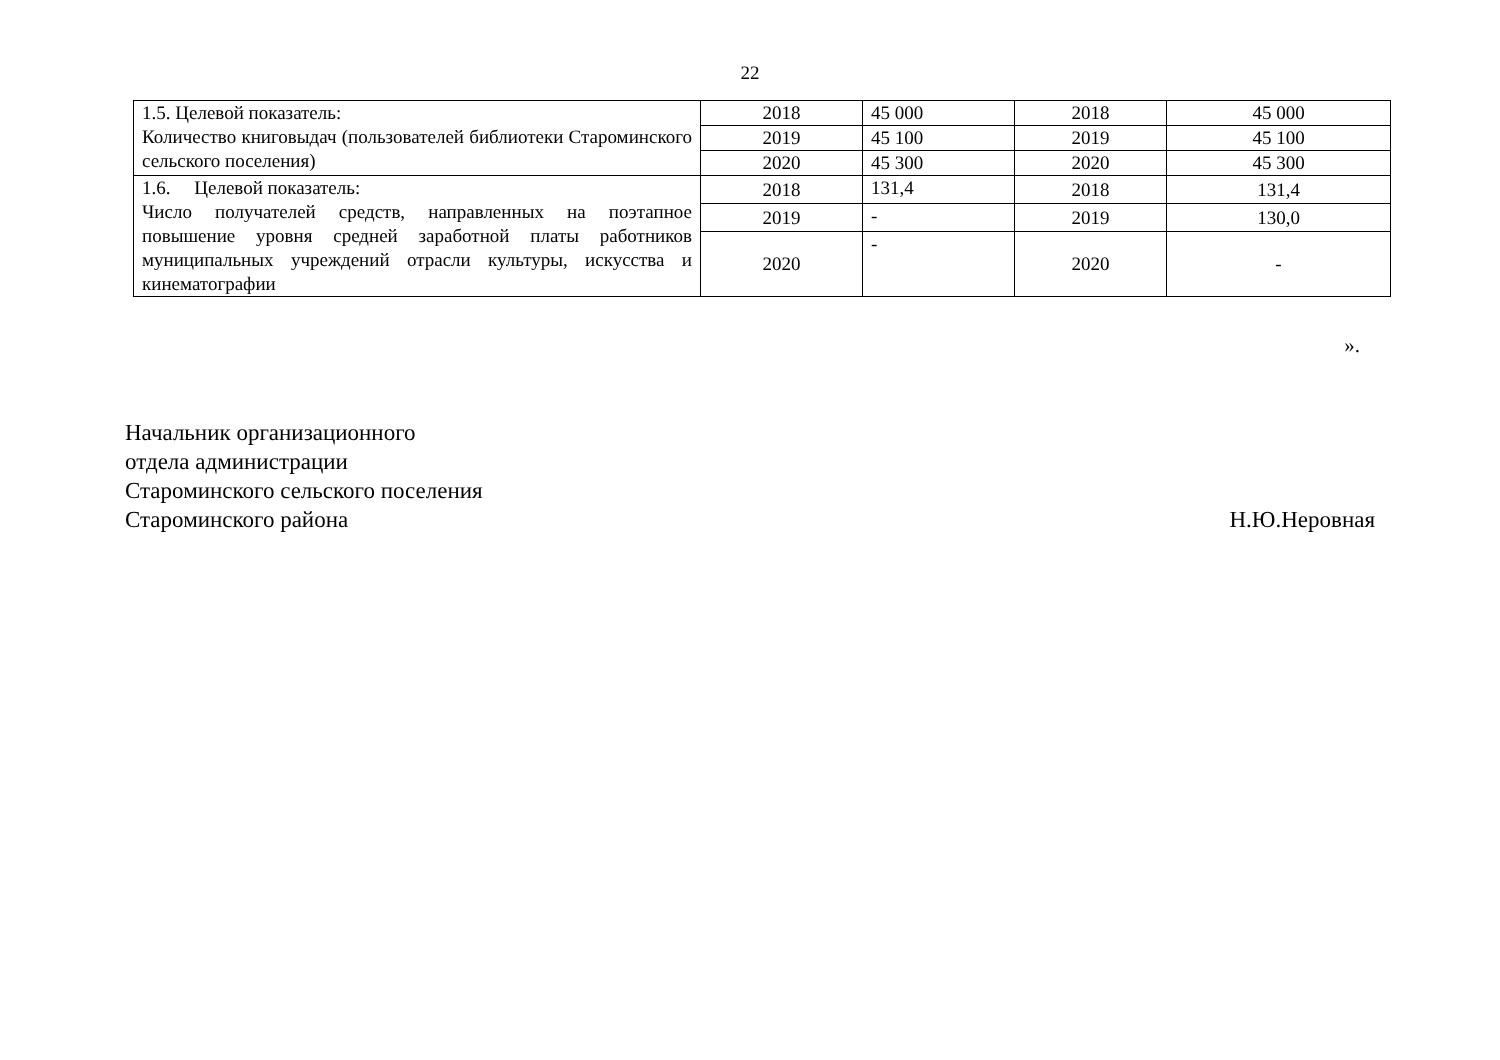22
| 1.5. Целевой показатель: Количество книговыдач (пользователей библиотеки Староминского сельского поселения) | 2018 | 45 000 | 2018 | 45 000 |
| | 2019 | 45 100 | 2019 | 45 100 |
| | 2020 | 45 300 | 2020 | 45 300 |
| 1.6. Целевой показатель: Число получателей средств, направленных на поэтапное повышение уровня средней заработной платы работников муниципальных учреждений отрасли культуры, искусства и кинематографии | 2018 | 131,4 | 2018 | 131,4 |
| | 2019 | - | 2019 | 130,0 |
| | 2020 | - | 2020 | - |
».
Начальник организационного
отдела администрации
Староминского сельского поселения
Староминского района
Н.Ю.Неровная